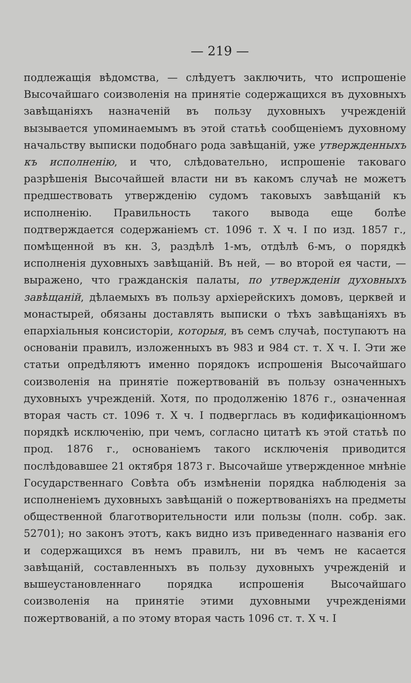— 219 —
подлежащія вѣдомства, — слѣдуетъ заключить, что испрошеніе Высочайшаго соизволенія на принятіе содержащихся въ духовныхъ завѣщаніяхъ назначеній въ пользу духовныхъ учрежденій вызывается упоминаемымъ въ этой статьѣ сообщеніемъ духовному начальству выписки подобнаго рода завѣщаній, уже утвержденныхъ къ исполненію, и что, слѣдовательно, испрошеніе таковаго разрѣшенія Высочайшей власти ни въ какомъ случаѣ не можетъ предшествовать утвержденію судомъ таковыхъ завѣщаній къ исполненію. Правильность такого вывода еще болѣе подтверждается содержаніемъ ст. 1096 т. X ч. I по изд. 1857 г., помѣщенной въ кн. 3, раздѣлѣ 1-мъ, отдѣлѣ 6-мъ, о порядкѣ исполненія духовныхъ завѣщаній. Въ ней, — во второй ея части, — выражено, что гражданскія палаты, по утвержденіи духовныхъ завѣщаній, дѣлаемыхъ въ пользу архіерейскихъ домовъ, церквей и монастырей, обязаны доставлять выписки о тѣхъ завѣщаніяхъ въ епархіальныя консисторіи, которыя, въ семъ случаѣ, поступаютъ на основаніи правилъ, изложенныхъ въ 983 и 984 ст. т. X ч. I. Эти же статьи опредѣляютъ именно порядокъ испрошенія Высочайшаго соизволенія на принятіе пожертвованій въ пользу означенныхъ духовныхъ учрежденій. Хотя, по продолженію 1876 г., означенная вторая часть ст. 1096 т. X ч. I подверглась въ кодификаціонномъ порядкѣ исключенію, при чемъ, согласно цитатѣ къ этой статьѣ по прод. 1876 г., основаніемъ такого исключенія приводится послѣдовавшее 21 октября 1873 г. Высочайше утвержденное мнѣніе Государственнаго Совѣта объ измѣненіи порядка наблюденія за исполненіемъ духовныхъ завѣщаній о пожертвованіяхъ на предметы общественной благотворительности или пользы (полн. собр. зак. 52701); но законъ этотъ, какъ видно изъ приведеннаго названія его и содержащихся въ немъ правилъ, ни въ чемъ не касается завѣщаній, составленныхъ въ пользу духовныхъ учрежденій и вышеустановленнаго порядка испрошенія Высочайшаго соизволенія на принятіе этими духовными учрежденіями пожертвованій, а по этому вторая часть 1096 ст. т. X ч. I